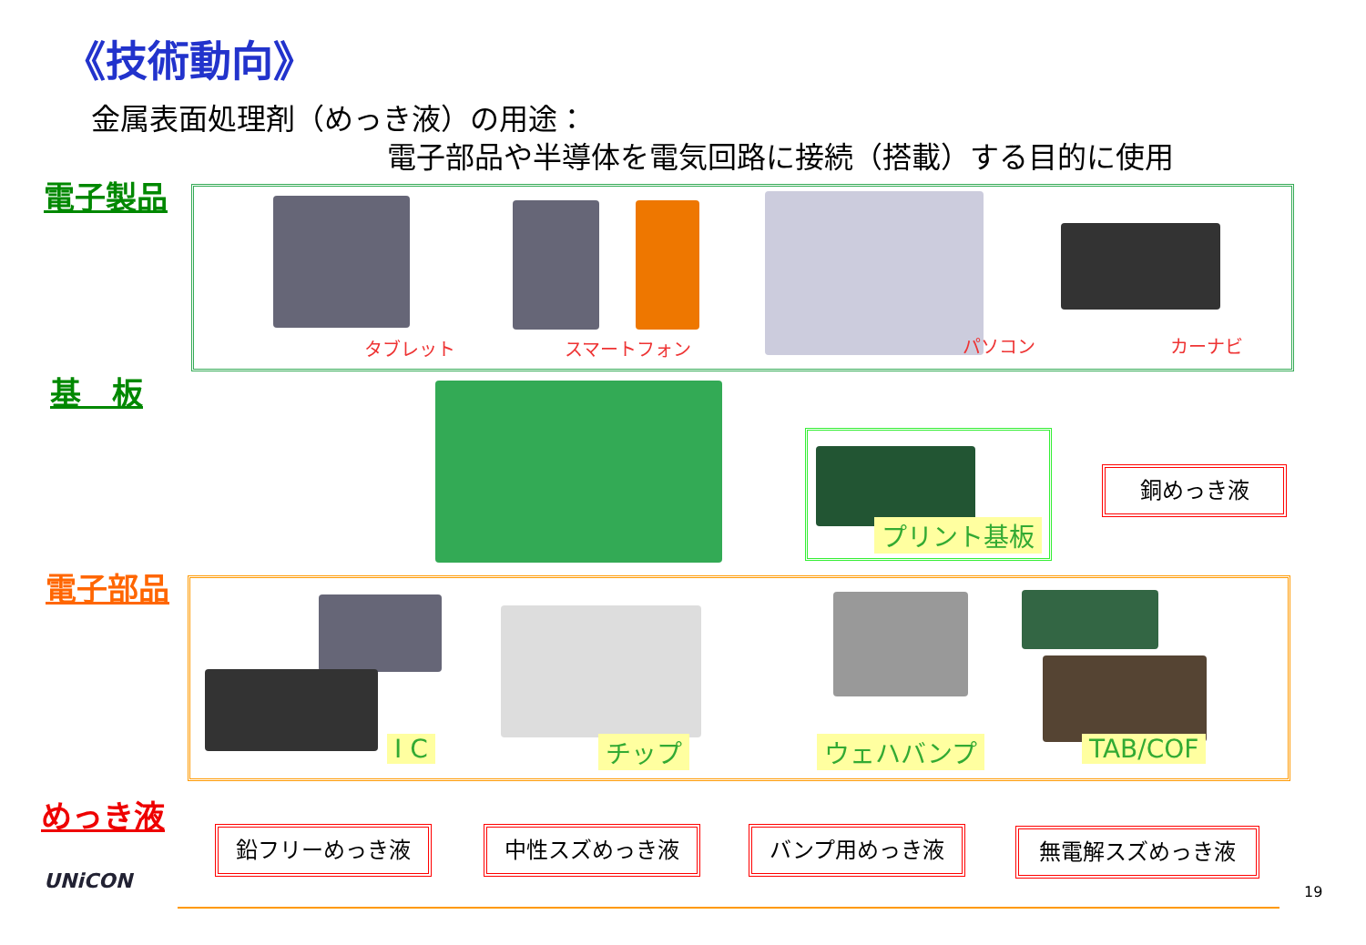《技術動向》
金属表面処理剤（めっき液）の用途：
電子部品や半導体を電気回路に接続（搭載）する目的に使用
電子製品
基　板
電子部品
めっき液
タブレット スマートフォン パソコン カーナビ
プリント基板
銅めっき液
I C チップ ウェハバンプ TAB/COF
鉛フリーめっき液 中性スズめっき液 バンプ用めっき液 無電解スズめっき液
UNiCON 19